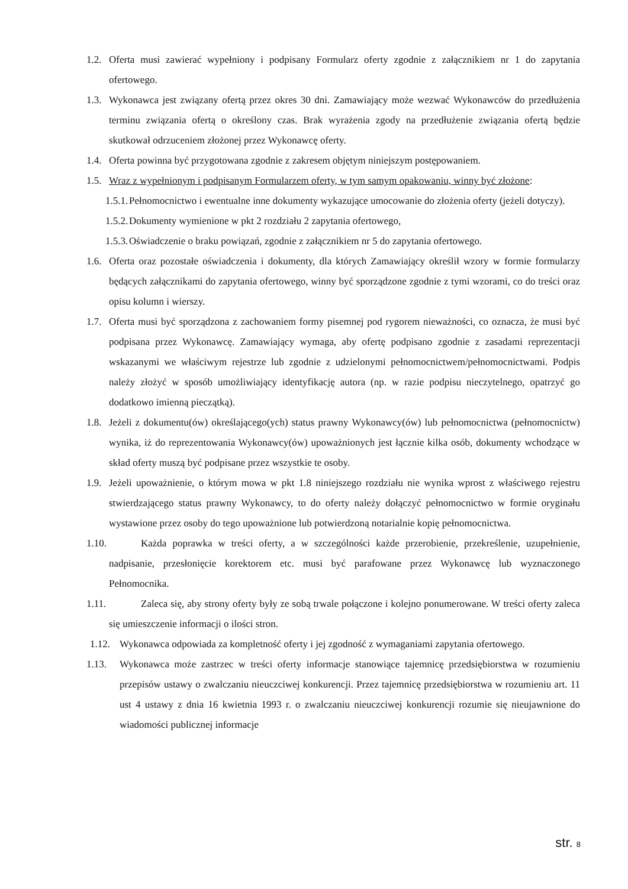1.2. Oferta musi zawierać wypełniony i podpisany Formularz oferty zgodnie z załącznikiem nr 1 do zapytania ofertowego.
1.3. Wykonawca jest związany ofertą przez okres 30 dni. Zamawiający może wezwać Wykonawców do przedłużenia terminu związania ofertą o określony czas. Brak wyrażenia zgody na przedłużenie związania ofertą będzie skutkował odrzuceniem złożonej przez Wykonawcę oferty.
1.4. Oferta powinna być przygotowana zgodnie z zakresem objętym niniejszym postępowaniem.
1.5. Wraz z wypełnionym i podpisanym Formularzem oferty, w tym samym opakowaniu, winny być złożone:
1.5.1. Pełnomocnictwo i ewentualne inne dokumenty wykazujące umocowanie do złożenia oferty (jeżeli dotyczy).
1.5.2. Dokumenty wymienione w pkt 2 rozdziału 2 zapytania ofertowego,
1.5.3. Oświadczenie o braku powiązań, zgodnie z załącznikiem nr 5 do zapytania ofertowego.
1.6. Oferta oraz pozostałe oświadczenia i dokumenty, dla których Zamawiający określił wzory w formie formularzy będących załącznikami do zapytania ofertowego, winny być sporządzone zgodnie z tymi wzorami, co do treści oraz opisu kolumn i wierszy.
1.7. Oferta musi być sporządzona z zachowaniem formy pisemnej pod rygorem nieważności, co oznacza, że musi być podpisana przez Wykonawcę. Zamawiający wymaga, aby ofertę podpisano zgodnie z zasadami reprezentacji wskazanymi we właściwym rejestrze lub zgodnie z udzielonymi pełnomocnictwem/pełnomocnictwami. Podpis należy złożyć w sposób umożliwiający identyfikację autora (np. w razie podpisu nieczytelnego, opatrzyć go dodatkowo imienną pieczątką).
1.8. Jeżeli z dokumentu(ów) określającego(ych) status prawny Wykonawcy(ów) lub pełnomocnictwa (pełnomocnictw) wynika, iż do reprezentowania Wykonawcy(ów) upoważnionych jest łącznie kilka osób, dokumenty wchodzące w skład oferty muszą być podpisane przez wszystkie te osoby.
1.9. Jeżeli upoważnienie, o którym mowa w pkt 1.8 niniejszego rozdziału nie wynika wprost z właściwego rejestru stwierdzającego status prawny Wykonawcy, to do oferty należy dołączyć pełnomocnictwo w formie oryginału wystawione przez osoby do tego upoważnione lub potwierdzoną notarialnie kopię pełnomocnictwa.
1.10. Każda poprawka w treści oferty, a w szczególności każde przerobienie, przekreślenie, uzupełnienie, nadpisanie, przesłonięcie korektorem etc. musi być parafowane przez Wykonawcę lub wyznaczonego Pełnomocnika.
1.11. Zaleca się, aby strony oferty były ze sobą trwale połączone i kolejno ponumerowane. W treści oferty zaleca się umieszczenie informacji o ilości stron.
1.12. Wykonawca odpowiada za kompletność oferty i jej zgodność z wymaganiami zapytania ofertowego.
1.13. Wykonawca może zastrzec w treści oferty informacje stanowiące tajemnicę przedsiębiorstwa w rozumieniu przepisów ustawy o zwalczaniu nieuczciwej konkurencji. Przez tajemnicę przedsiębiorstwa w rozumieniu art. 11 ust 4 ustawy z dnia 16 kwietnia 1993 r. o zwalczaniu nieuczciwej konkurencji rozumie się nieujawnione do wiadomości publicznej informacje
str. 8